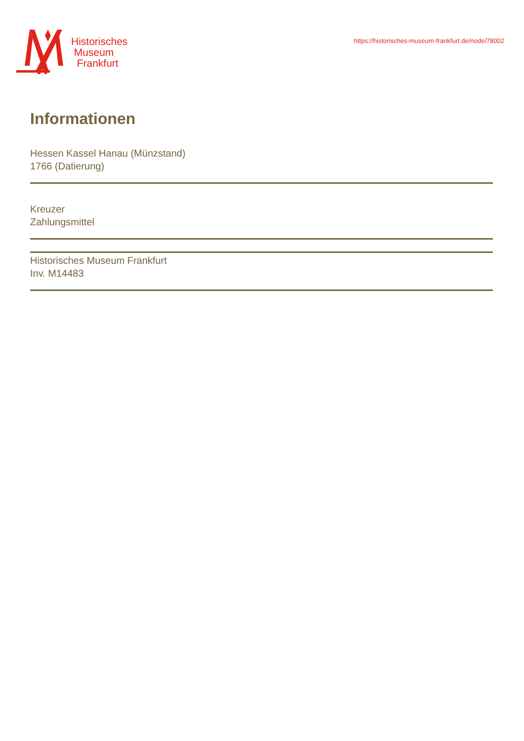Historisches
Museum
Frankfurt
https://historisches-museum-frankfurt.de/node/78002
Informationen
Hessen Kassel Hanau (Münzstand)
1766 (Datierung)
Kreuzer
Zahlungsmittel
Historisches Museum Frankfurt
Inv. M14483